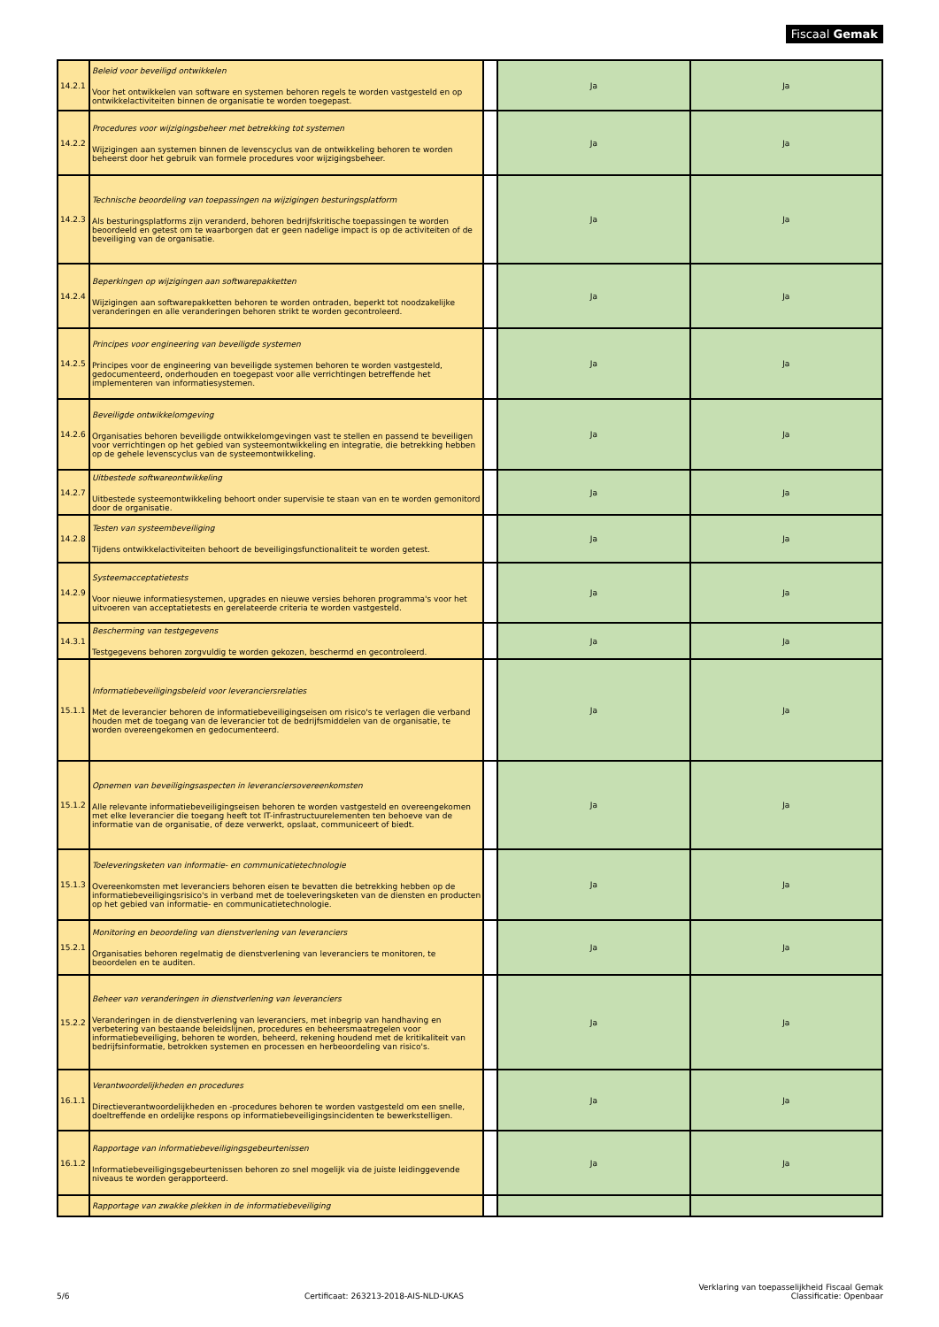Fiscaal Gemak
| 14.2.1 | Beleid voor beveiligd ontwikkelen Voor het ontwikkelen van software en systemen behoren regels te worden vastgesteld en op ontwikkelactiviteiten binnen de organisatie te worden toegepast. | | Ja | Ja |
| 14.2.2 | Procedures voor wijzigingsbeheer met betrekking tot systemen Wijzigingen aan systemen binnen de levenscyclus van de ontwikkeling behoren te worden beheerst door het gebruik van formele procedures voor wijzigingsbeheer. | | Ja | Ja |
| 14.2.3 | Technische beoordeling van toepassingen na wijzigingen besturingsplatform Als besturingsplatforms zijn veranderd, behoren bedrijfskritische toepassingen te worden beoordeeld en getest om te waarborgen dat er geen nadelige impact is op de activiteiten of de beveiliging van de organisatie. | | Ja | Ja |
| 14.2.4 | Beperkingen op wijzigingen aan softwarepakketten Wijzigingen aan softwarepakketten behoren te worden ontraden, beperkt tot noodzakelijke veranderingen en alle veranderingen behoren strikt te worden gecontroleerd. | | Ja | Ja |
| 14.2.5 | Principes voor engineering van beveiligde systemen Principes voor de engineering van beveiligde systemen behoren te worden vastgesteld, gedocumenteerd, onderhouden en toegepast voor alle verrichtingen betreffende het implementeren van informatiesystemen. | | Ja | Ja |
| 14.2.6 | Beveiligde ontwikkelomgeving Organisaties behoren beveiligde ontwikkelomgevingen vast te stellen en passend te beveiligen voor verrichtingen op het gebied van systeemontwikkeling en integratie, die betrekking hebben op de gehele levenscyclus van de systeemontwikkeling. | | Ja | Ja |
| 14.2.7 | Uitbestede softwareontwikkeling Uitbestede systeemontwikkeling behoort onder supervisie te staan van en te worden gemonitord door de organisatie. | | Ja | Ja |
| 14.2.8 | Testen van systeembeveiliging Tijdens ontwikkelactiviteiten behoort de beveiligingsfunctionaliteit te worden getest. | | Ja | Ja |
| 14.2.9 | Systeemacceptatietests Voor nieuwe informatiesystemen, upgrades en nieuwe versies behoren programma's voor het uitvoeren van acceptatietests en gerelateerde criteria te worden vastgesteld. | | Ja | Ja |
| 14.3.1 | Bescherming van testgegevens Testgegevens behoren zorgvuldig te worden gekozen, beschermd en gecontroleerd. | | Ja | Ja |
| 15.1.1 | Informatiebeveiligingsbeleid voor leveranciersrelaties Met de leverancier behoren de informatiebeveiligingseisen om risico's te verlagen die verband houden met de toegang van de leverancier tot de bedrijfsmiddelen van de organisatie, te worden overeengekomen en gedocumenteerd. | | Ja | Ja |
| 15.1.2 | Opnemen van beveiligingsaspecten in leveranciersovereenkomsten Alle relevante informatiebeveiligingseisen behoren te worden vastgesteld en overeengekomen met elke leverancier die toegang heeft tot IT-infrastructuurelementen ten behoeve van de informatie van de organisatie, of deze verwerkt, opslaat, communiceert of biedt. | | Ja | Ja |
| 15.1.3 | Toeleveringsketen van informatie- en communicatietechnologie Overeenkomsten met leveranciers behoren eisen te bevatten die betrekking hebben op de informatiebeveiligingsrisico's in verband met de toeleveringsketen van de diensten en producten op het gebied van informatie- en communicatietechnologie. | | Ja | Ja |
| 15.2.1 | Monitoring en beoordeling van dienstverlening van leveranciers Organisaties behoren regelmatig de dienstverlening van leveranciers te monitoren, te beoordelen en te auditen. | | Ja | Ja |
| 15.2.2 | Beheer van veranderingen in dienstverlening van leveranciers Veranderingen in de dienstverlening van leveranciers, met inbegrip van handhaving en verbetering van bestaande beleidslijnen, procedures en beheersmaatregelen voor informatiebeveiliging, behoren te worden, beheerd, rekening houdend met de kritikaliteit van bedrijfsinformatie, betrokken systemen en processen en herbeoordeling van risico's. | | Ja | Ja |
| 16.1.1 | Verantwoordelijkheden en procedures Directieverantwoordelijkheden en -procedures behoren te worden vastgesteld om een snelle, doeltreffende en ordelijke respons op informatiebeveiligingsincidenten te bewerkstelligen. | | Ja | Ja |
| 16.1.2 | Rapportage van informatiebeveiligingsgebeurtenissen Informatiebeveiligingsgebeurtenissen behoren zo snel mogelijk via de juiste leidinggevende niveaus te worden gerapporteerd. | | Ja | Ja |
| | Rapportage van zwakke plekken in de informatiebeveiliging | | | |
5/6 Certificaat: 263213-2018-AIS-NLD-UKAS Verklaring van toepasselijkheid Fiscaal Gemak
Classificatie: Openbaar